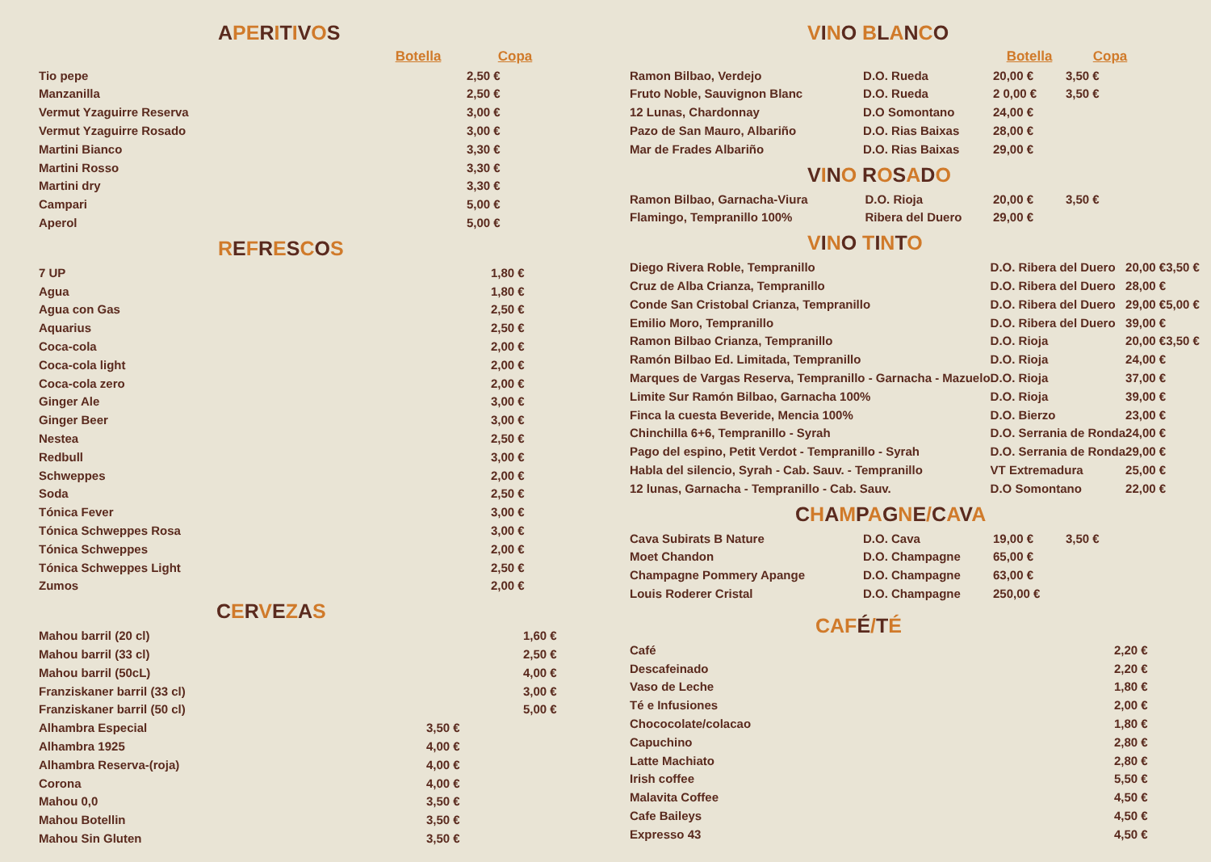APERITIVOS
| | Botella | Copa |
| --- | --- | --- |
| Tio pepe | | 2,50 € |
| Manzanilla | | 2,50 € |
| Vermut Yzaguirre Reserva | | 3,00 € |
| Vermut Yzaguirre Rosado | | 3,00 € |
| Martini Bianco | | 3,30 € |
| Martini Rosso | | 3,30 € |
| Martini dry | | 3,30 € |
| Campari | | 5,00 € |
| Aperol | | 5,00 € |
REFRESCOS
| 7 UP | 1,80 € |
| Agua | 1,80 € |
| Agua con Gas | 2,50 € |
| Aquarius | 2,50 € |
| Coca-cola | 2,00 € |
| Coca-cola light | 2,00 € |
| Coca-cola zero | 2,00 € |
| Ginger Ale | 3,00 € |
| Ginger Beer | 3,00 € |
| Nestea | 2,50 € |
| Redbull | 3,00 € |
| Schweppes | 2,00 € |
| Soda | 2,50 € |
| Tónica Fever | 3,00 € |
| Tónica Schweppes Rosa | 3,00 € |
| Tónica Schweppes | 2,00 € |
| Tónica Schweppes Light | 2,50 € |
| Zumos | 2,00 € |
CERVEZAS
| Mahou barril (20 cl) | | 1,60 € |
| Mahou barril (33 cl) | | 2,50 € |
| Mahou barril (50cL) | | 4,00 € |
| Franziskaner barril (33 cl) | | 3,00 € |
| Franziskaner barril (50 cl) | | 5,00 € |
| Alhambra Especial | 3,50 € | |
| Alhambra 1925 | 4,00 € | |
| Alhambra Reserva-(roja) | 4,00 € | |
| Corona | 4,00 € | |
| Mahou 0,0 | 3,50 € | |
| Mahou Botellin | 3,50 € | |
| Mahou Sin Gluten | 3,50 € | |
VINO BLANCO
| | | Botella | Copa |
| --- | --- | --- | --- |
| Ramon Bilbao, Verdejo | D.O. Rueda | 20,00 € | 3,50 € |
| Fruto Noble, Sauvignon Blanc | D.O. Rueda | 2 0,00 € | 3,50 € |
| 12 Lunas, Chardonnay | D.O Somontano | 24,00 € | |
| Pazo de San Mauro, Albariño | D.O. Rias Baixas | 28,00 € | |
| Mar de Frades Albariño | D.O. Rias Baixas | 29,00 € | |
VINO ROSADO
| Ramon Bilbao, Garnacha-Viura | D.O. Rioja | 20,00 € | 3,50 € |
| Flamingo, Tempranillo 100% | Ribera del Duero | 29,00 € | |
VINO TINTO
| Diego Rivera Roble, Tempranillo | D.O. Ribera del Duero | 20,00 € | 3,50 € |
| Cruz de Alba Crianza, Tempranillo | D.O. Ribera del Duero | 28,00 € | |
| Conde San Cristobal Crianza, Tempranillo | D.O. Ribera del Duero | 29,00 € | 5,00 € |
| Emilio Moro, Tempranillo | D.O. Ribera del Duero | 39,00 € | |
| Ramon Bilbao Crianza, Tempranillo | D.O. Rioja | 20,00 € | 3,50 € |
| Ramón Bilbao Ed. Limitada, Tempranillo | D.O. Rioja | 24,00 € | |
| Marques de Vargas Reserva, Tempranillo - Garnacha - Mazuelo | D.O. Rioja | 37,00 € | |
| Limite Sur Ramón Bilbao, Garnacha 100% | D.O. Rioja | 39,00 € | |
| Finca la cuesta Beveride, Mencia 100% | D.O. Bierzo | 23,00 € | |
| Chinchilla 6+6, Tempranillo - Syrah | D.O. Serrania de Ronda | 24,00 € | |
| Pago del espino, Petit Verdot - Tempranillo - Syrah | D.O. Serrania de Ronda | 29,00 € | |
| Habla del silencio, Syrah - Cab. Sauv. - Tempranillo | VT Extremadura | 25,00 € | |
| 12 lunas, Garnacha - Tempranillo - Cab. Sauv. | D.O Somontano | 22,00 € | |
CHAMPAGNE/CAVA
| Cava Subirats B Nature | D.O. Cava | 19,00 € | 3,50 € |
| Moet Chandon | D.O. Champagne | 65,00 € | |
| Champagne Pommery Apange | D.O. Champagne | 63,00 € | |
| Louis Roderer Cristal | D.O. Champagne | 250,00 € | |
CAFÉ/TÉ
| Café | 2,20 € |
| Descafeinado | 2,20 € |
| Vaso de Leche | 1,80 € |
| Té e Infusiones | 2,00 € |
| Chococolate/colacao | 1,80 € |
| Capuchino | 2,80 € |
| Latte Machiato | 2,80 € |
| Irish coffee | 5,50 € |
| Malavita Coffee | 4,50 € |
| Cafe Baileys | 4,50 € |
| Expresso 43 | 4,50 € |